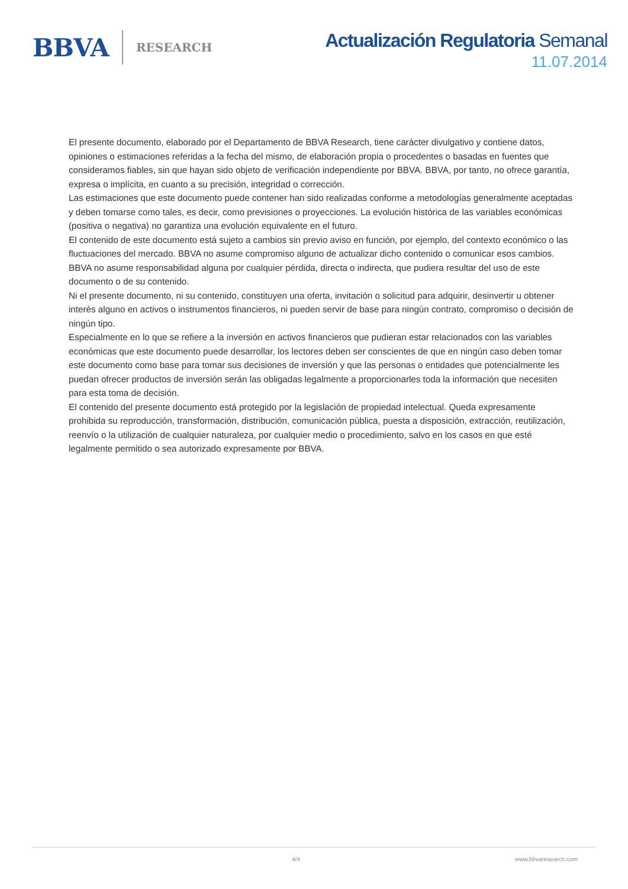BBVA RESEARCH
Actualización Regulatoria Semanal
11.07.2014
El presente documento, elaborado por el Departamento de BBVA Research, tiene carácter divulgativo y contiene datos, opiniones o estimaciones referidas a la fecha del mismo, de elaboración propia o procedentes o basadas en fuentes que consideramos fiables, sin que hayan sido objeto de verificación independiente por BBVA. BBVA, por tanto, no ofrece garantía, expresa o implícita, en cuanto a su precisión, integridad o corrección.
Las estimaciones que este documento puede contener han sido realizadas conforme a metodologías generalmente aceptadas y deben tomarse como tales, es decir, como previsiones o proyecciones. La evolución histórica de las variables económicas (positiva o negativa) no garantiza una evolución equivalente en el futuro.
El contenido de este documento está sujeto a cambios sin previo aviso en función, por ejemplo, del contexto económico o las fluctuaciones del mercado. BBVA no asume compromiso alguno de actualizar dicho contenido o comunicar esos cambios.
BBVA no asume responsabilidad alguna por cualquier pérdida, directa o indirecta, que pudiera resultar del uso de este documento o de su contenido.
Ni el presente documento, ni su contenido, constituyen una oferta, invitación o solicitud para adquirir, desinvertir u obtener interés alguno en activos o instrumentos financieros, ni pueden servir de base para ningún contrato, compromiso o decisión de ningún tipo.
Especialmente en lo que se refiere a la inversión en activos financieros que pudieran estar relacionados con las variables económicas que este documento puede desarrollar, los lectores deben ser conscientes de que en ningún caso deben tomar este documento como base para tomar sus decisiones de inversión y que las personas o entidades que potencialmente les puedan ofrecer productos de inversión serán las obligadas legalmente a proporcionarles toda la información que necesiten para esta toma de decisión.
El contenido del presente documento está protegido por la legislación de propiedad intelectual. Queda expresamente prohibida su reproducción, transformación, distribución, comunicación pública, puesta a disposición, extracción, reutilización, reenvío o la utilización de cualquier naturaleza, por cualquier medio o procedimiento, salvo en los casos en que esté legalmente permitido o sea autorizado expresamente por BBVA.
4/4 www.bbvaresearch.com